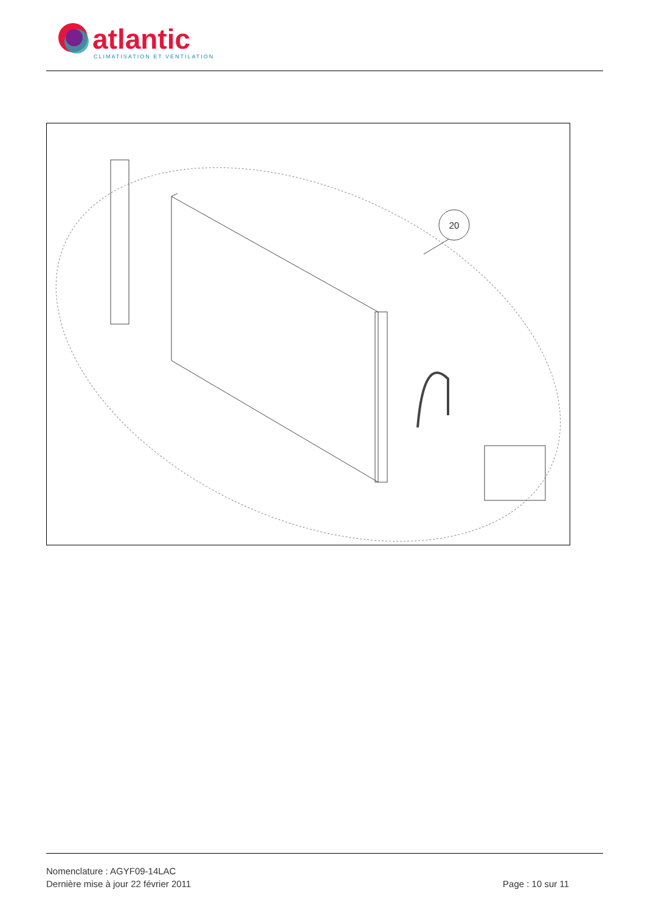atlantic
CLIMATISATION ET VENTILATION
20
Nomenclature : AGYF09-14LAC
Dernière mise à jour 22 février 2011 Page : 10 sur 11